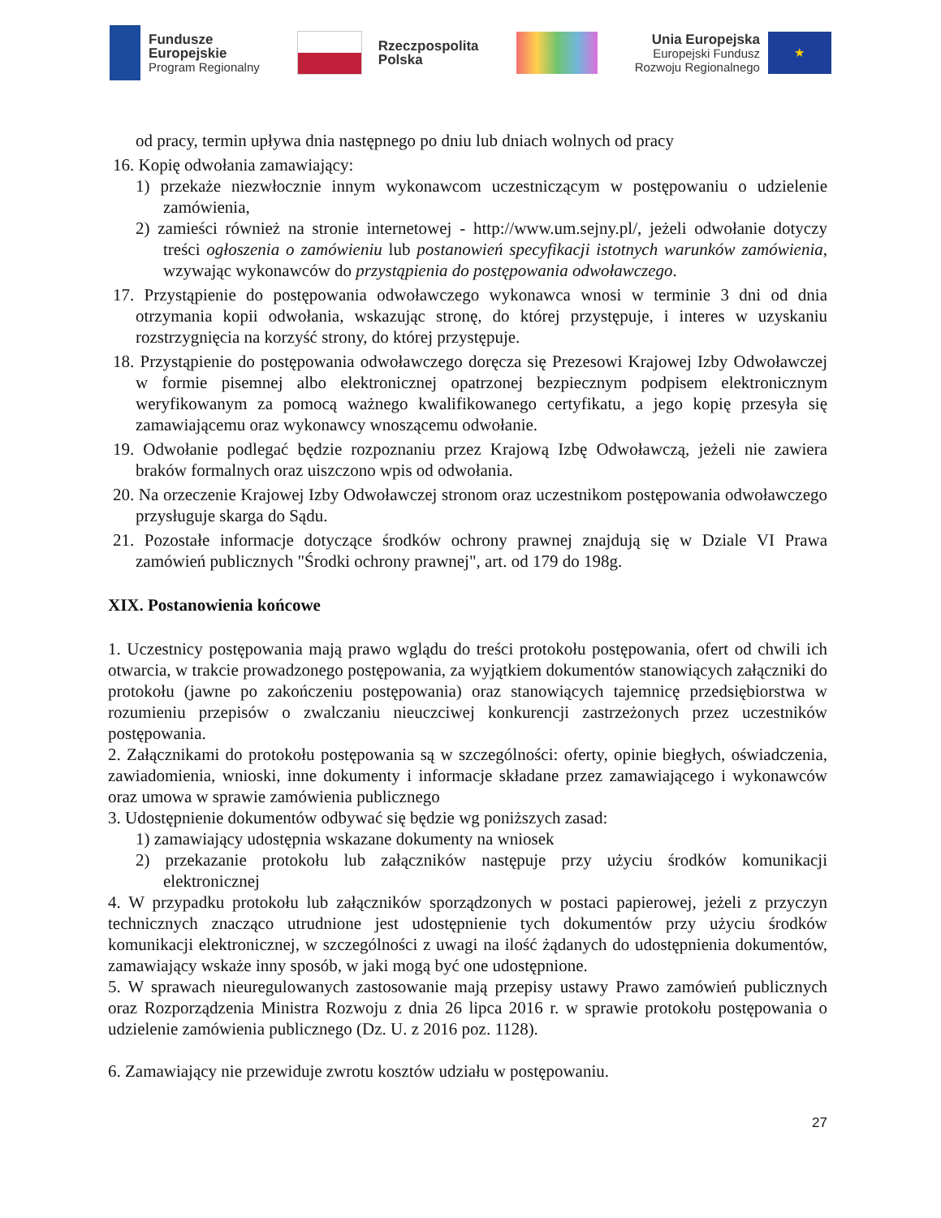Fundusze
Europejskie
Program Regionalny
Rzeczpospolita
Polska
Unia Europejska
Europejski Fundusz
Rozwoju Regionalnego
★
od pracy, termin upływa dnia następnego po dniu lub dniach wolnych od pracy
16. Kopię odwołania zamawiający:
1) przekaże niezwłocznie innym wykonawcom uczestniczącym w postępowaniu o udzielenie zamówienia,
2) zamieści również na stronie internetowej - http://www.um.sejny.pl/, jeżeli odwołanie dotyczy treści ogłoszenia o zamówieniu lub postanowień specyfikacji istotnych warunków zamówienia, wzywając wykonawców do przystąpienia do postępowania odwoławczego.
17. Przystąpienie do postępowania odwoławczego wykonawca wnosi w terminie 3 dni od dnia otrzymania kopii odwołania, wskazując stronę, do której przystępuje, i interes w uzyskaniu rozstrzygnięcia na korzyść strony, do której przystępuje.
18. Przystąpienie do postępowania odwoławczego doręcza się Prezesowi Krajowej Izby Odwoławczej w formie pisemnej albo elektronicznej opatrzonej bezpiecznym podpisem elektronicznym weryfikowanym za pomocą ważnego kwalifikowanego certyfikatu, a jego kopię przesyła się zamawiającemu oraz wykonawcy wnoszącemu odwołanie.
19. Odwołanie podlegać będzie rozpoznaniu przez Krajową Izbę Odwoławczą, jeżeli nie zawiera braków formalnych oraz uiszczono wpis od odwołania.
20. Na orzeczenie Krajowej Izby Odwoławczej stronom oraz uczestnikom postępowania odwoławczego przysługuje skarga do Sądu.
21. Pozostałe informacje dotyczące środków ochrony prawnej znajdują się w Dziale VI Prawa zamówień publicznych "Środki ochrony prawnej", art. od 179 do 198g.
XIX. Postanowienia końcowe
1. Uczestnicy postępowania mają prawo wglądu do treści protokołu postępowania, ofert od chwili ich otwarcia, w trakcie prowadzonego postępowania, za wyjątkiem dokumentów stanowiących załączniki do protokołu (jawne po zakończeniu postępowania) oraz stanowiących tajemnicę przedsiębiorstwa w rozumieniu przepisów o zwalczaniu nieuczciwej konkurencji zastrzeżonych przez uczestników postępowania.
2. Załącznikami do protokołu postępowania są w szczególności: oferty, opinie biegłych, oświadczenia, zawiadomienia, wnioski, inne dokumenty i informacje składane przez zamawiającego i wykonawców oraz umowa w sprawie zamówienia publicznego
3. Udostępnienie dokumentów odbywać się będzie wg poniższych zasad:
1) zamawiający udostępnia wskazane dokumenty na wniosek
2) przekazanie protokołu lub załączników następuje przy użyciu środków komunikacji elektronicznej
4. W przypadku protokołu lub załączników sporządzonych w postaci papierowej, jeżeli z przyczyn technicznych znacząco utrudnione jest udostępnienie tych dokumentów przy użyciu środków komunikacji elektronicznej, w szczególności z uwagi na ilość żądanych do udostępnienia dokumentów, zamawiający wskaże inny sposób, w jaki mogą być one udostępnione.
5. W sprawach nieuregulowanych zastosowanie mają przepisy ustawy Prawo zamówień publicznych oraz Rozporządzenia Ministra Rozwoju z dnia 26 lipca 2016 r. w sprawie protokołu postępowania o udzielenie zamówienia publicznego (Dz. U. z 2016 poz. 1128).
6. Zamawiający nie przewiduje zwrotu kosztów udziału w postępowaniu.
27